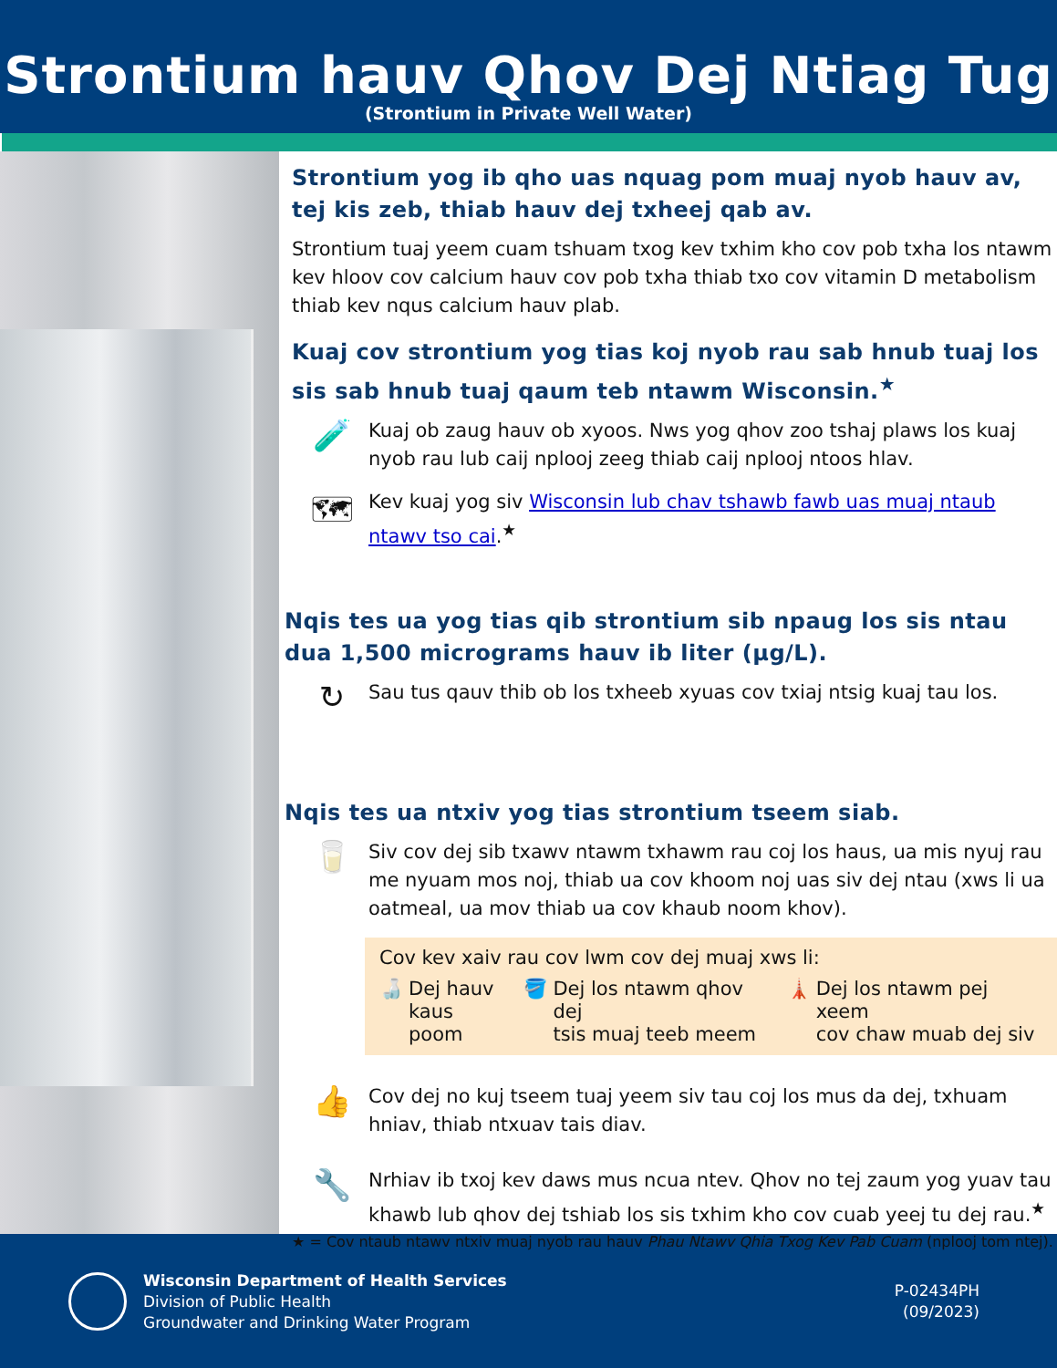Strontium hauv Qhov Dej Ntiag Tug
(Strontium in Private Well Water)
Strontium yog ib qho uas nquag pom muaj nyob hauv av, tej kis zeb, thiab hauv dej txheej qab av.
Strontium tuaj yeem cuam tshuam txog kev txhim kho cov pob txha los ntawm kev hloov cov calcium hauv cov pob txha thiab txo cov vitamin D metabolism thiab kev nqus calcium hauv plab.
Kuaj cov strontium yog tias koj nyob rau sab hnub tuaj los sis sab hnub tuaj qaum teb ntawm Wisconsin.<sup>★</sup>
🧪
Kuaj ob zaug hauv ob xyoos. Nws yog qhov zoo tshaj plaws los kuaj nyob rau lub caij nplooj zeeg thiab caij nplooj ntoos hlav.
🗺
Kev kuaj yog siv Wisconsin lub chav tshawb fawb uas muaj ntaub ntawv tso cai.<sup>★</sup>
Nqis tes ua yog tias qib strontium sib npaug los sis ntau dua 1,500 micrograms hauv ib liter (µg/L).
↻
Sau tus qauv thib ob los txheeb xyuas cov txiaj ntsig kuaj tau los.
Nqis tes ua ntxiv yog tias strontium tseem siab.
🥛
Siv cov dej sib txawv ntawm txhawm rau coj los haus, ua mis nyuj rau me nyuam mos noj, thiab ua cov khoom noj uas siv dej ntau (xws li ua oatmeal, ua mov thiab ua cov khaub noom khov).
Cov kev xaiv rau cov lwm cov dej muaj xws li:
🍶 Dej hauv
kaus poom
🪣 Dej los ntawm qhov dej
tsis muaj teeb meem
🗼 Dej los ntawm pej xeem
cov chaw muab dej siv
👍
Cov dej no kuj tseem tuaj yeem siv tau coj los mus da dej, txhuam hniav, thiab ntxuav tais diav.
🔧
Nrhiav ib txoj kev daws mus ncua ntev. Qhov no tej zaum yog yuav tau khawb lub qhov dej tshiab los sis txhim kho cov cuab yeej tu dej rau.<sup>★</sup>
★ = Cov ntaub ntawv ntxiv muaj nyob rau hauv Phau Ntawv Qhia Txog Kev Pab Cuam (nplooj tom ntej).
Wisconsin Department of Health Services
Division of Public Health
Groundwater and Drinking Water Program
P-02434PH
(09/2023)